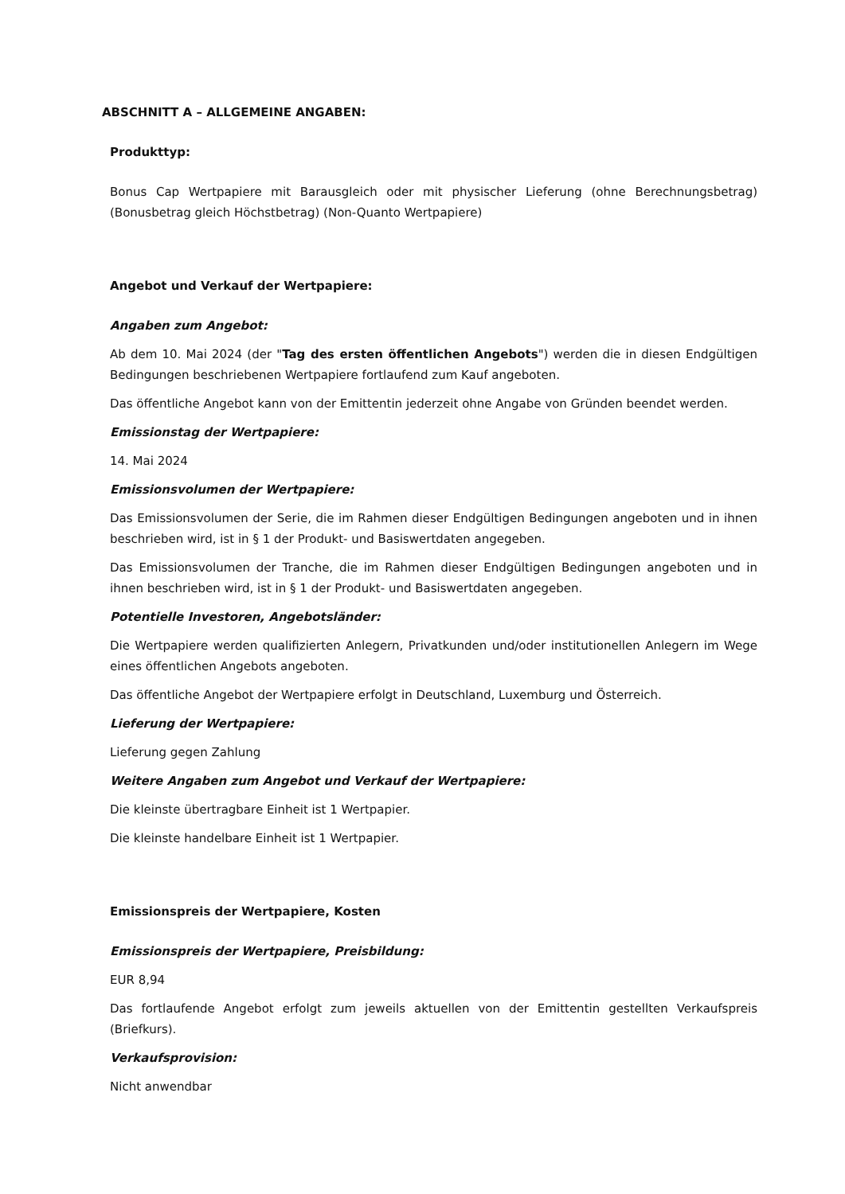ABSCHNITT A – ALLGEMEINE ANGABEN:
Produkttyp:
Bonus Cap Wertpapiere mit Barausgleich oder mit physischer Lieferung (ohne Berechnungsbetrag) (Bonusbetrag gleich Höchstbetrag) (Non-Quanto Wertpapiere)
Angebot und Verkauf der Wertpapiere:
Angaben zum Angebot:
Ab dem 10. Mai 2024 (der "Tag des ersten öffentlichen Angebots") werden die in diesen Endgültigen Bedingungen beschriebenen Wertpapiere fortlaufend zum Kauf angeboten.
Das öffentliche Angebot kann von der Emittentin jederzeit ohne Angabe von Gründen beendet werden.
Emissionstag der Wertpapiere:
14. Mai 2024
Emissionsvolumen der Wertpapiere:
Das Emissionsvolumen der Serie, die im Rahmen dieser Endgültigen Bedingungen angeboten und in ihnen beschrieben wird, ist in § 1 der Produkt- und Basiswertdaten angegeben.
Das Emissionsvolumen der Tranche, die im Rahmen dieser Endgültigen Bedingungen angeboten und in ihnen beschrieben wird, ist in § 1 der Produkt- und Basiswertdaten angegeben.
Potentielle Investoren, Angebotsländer:
Die Wertpapiere werden qualifizierten Anlegern, Privatkunden und/oder institutionellen Anlegern im Wege eines öffentlichen Angebots angeboten.
Das öffentliche Angebot der Wertpapiere erfolgt in Deutschland, Luxemburg und Österreich.
Lieferung der Wertpapiere:
Lieferung gegen Zahlung
Weitere Angaben zum Angebot und Verkauf der Wertpapiere:
Die kleinste übertragbare Einheit ist 1 Wertpapier.
Die kleinste handelbare Einheit ist 1 Wertpapier.
Emissionspreis der Wertpapiere, Kosten
Emissionspreis der Wertpapiere, Preisbildung:
EUR 8,94
Das fortlaufende Angebot erfolgt zum jeweils aktuellen von der Emittentin gestellten Verkaufspreis (Briefkurs).
Verkaufsprovision:
Nicht anwendbar